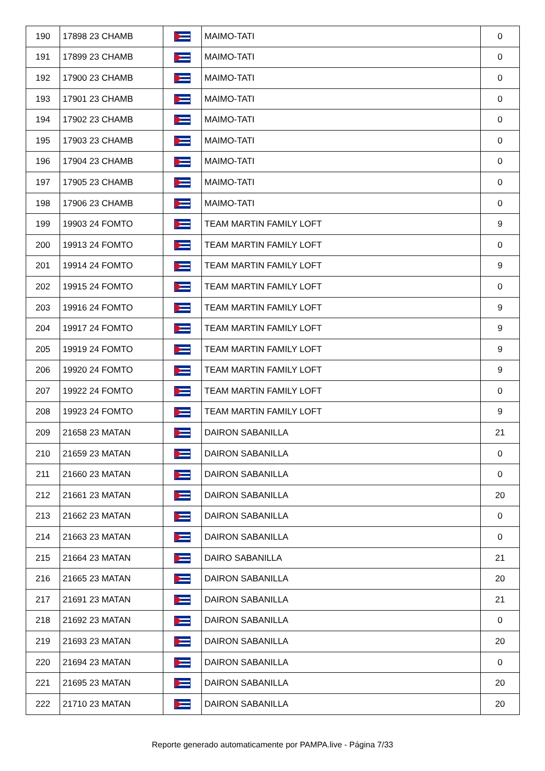| 190 | 17898 23 CHAMB | | MAIMO-TATI | 0 |
| 191 | 17899 23 CHAMB | | MAIMO-TATI | 0 |
| 192 | 17900 23 CHAMB | | MAIMO-TATI | 0 |
| 193 | 17901 23 CHAMB | | MAIMO-TATI | 0 |
| 194 | 17902 23 CHAMB | | MAIMO-TATI | 0 |
| 195 | 17903 23 CHAMB | | MAIMO-TATI | 0 |
| 196 | 17904 23 CHAMB | | MAIMO-TATI | 0 |
| 197 | 17905 23 CHAMB | | MAIMO-TATI | 0 |
| 198 | 17906 23 CHAMB | | MAIMO-TATI | 0 |
| 199 | 19903 24 FOMTO | | TEAM MARTIN FAMILY LOFT | 9 |
| 200 | 19913 24 FOMTO | | TEAM MARTIN FAMILY LOFT | 0 |
| 201 | 19914 24 FOMTO | | TEAM MARTIN FAMILY LOFT | 9 |
| 202 | 19915 24 FOMTO | | TEAM MARTIN FAMILY LOFT | 0 |
| 203 | 19916 24 FOMTO | | TEAM MARTIN FAMILY LOFT | 9 |
| 204 | 19917 24 FOMTO | | TEAM MARTIN FAMILY LOFT | 9 |
| 205 | 19919 24 FOMTO | | TEAM MARTIN FAMILY LOFT | 9 |
| 206 | 19920 24 FOMTO | | TEAM MARTIN FAMILY LOFT | 9 |
| 207 | 19922 24 FOMTO | | TEAM MARTIN FAMILY LOFT | 0 |
| 208 | 19923 24 FOMTO | | TEAM MARTIN FAMILY LOFT | 9 |
| 209 | 21658 23 MATAN | | DAIRON SABANILLA | 21 |
| 210 | 21659 23 MATAN | | DAIRON SABANILLA | 0 |
| 211 | 21660 23 MATAN | | DAIRON SABANILLA | 0 |
| 212 | 21661 23 MATAN | | DAIRON SABANILLA | 20 |
| 213 | 21662 23 MATAN | | DAIRON SABANILLA | 0 |
| 214 | 21663 23 MATAN | | DAIRON SABANILLA | 0 |
| 215 | 21664 23 MATAN | | DAIRO SABANILLA | 21 |
| 216 | 21665 23 MATAN | | DAIRON SABANILLA | 20 |
| 217 | 21691 23 MATAN | | DAIRON SABANILLA | 21 |
| 218 | 21692 23 MATAN | | DAIRON SABANILLA | 0 |
| 219 | 21693 23 MATAN | | DAIRON SABANILLA | 20 |
| 220 | 21694 23 MATAN | | DAIRON SABANILLA | 0 |
| 221 | 21695 23 MATAN | | DAIRON SABANILLA | 20 |
| 222 | 21710 23 MATAN | | DAIRON SABANILLA | 20 |
Reporte generado automaticamente por PAMPA.live - Página 7/33